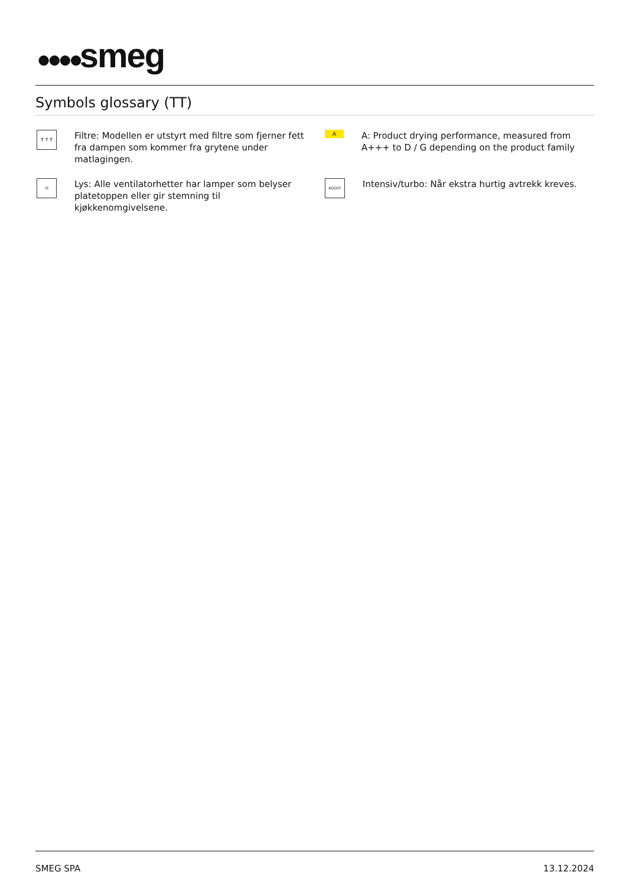●●●●smeg
Symbols glossary (TT)
↑↑↑
Filtre: Modellen er utstyrt med filtre som fjerner fett fra dampen som kommer fra grytene under matlagingen.
A
A: Product drying performance, measured from A+++ to D / G depending on the product family
☼
Lys: Alle ventilatorhetter har lamper som belyser platetoppen eller gir stemning til kjøkkenomgivelsene.
BOOST
Intensiv/turbo: Når ekstra hurtig avtrekk kreves.
SMEG SPA 13.12.2024